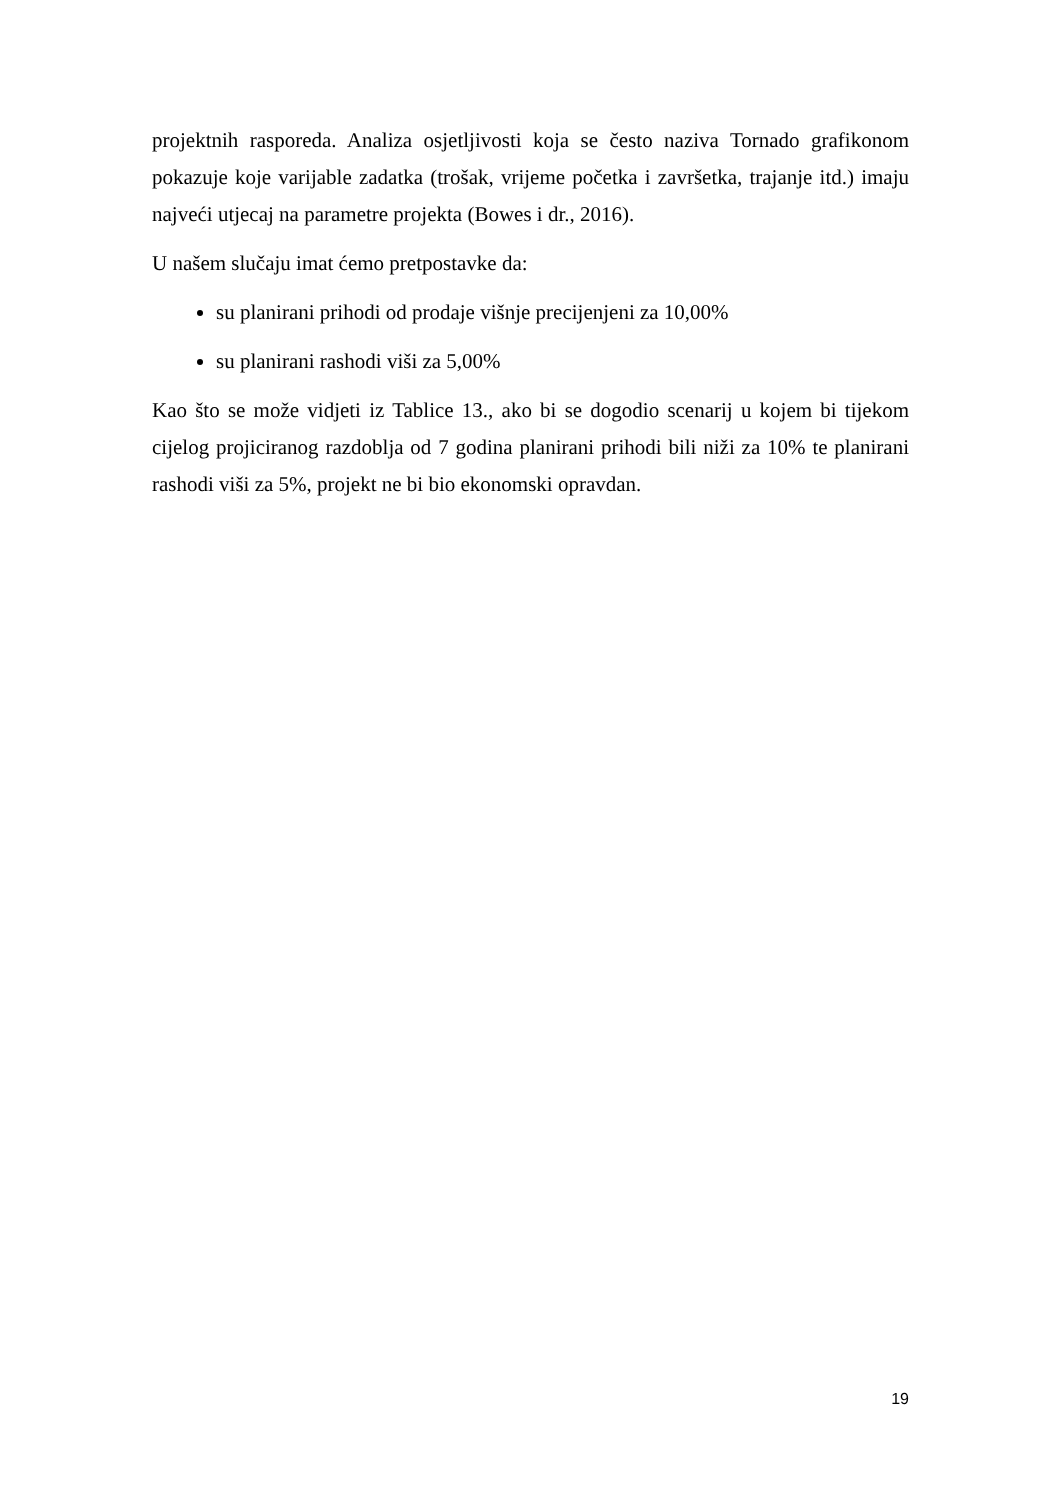projektnih rasporeda. Analiza osjetljivosti koja se često naziva Tornado grafikonom pokazuje koje varijable zadatka (trošak, vrijeme početka i završetka, trajanje itd.) imaju najveći utjecaj na parametre projekta (Bowes i dr., 2016).
U našem slučaju imat ćemo pretpostavke da:
su planirani prihodi od prodaje višnje precijenjeni za 10,00%
su planirani rashodi viši za 5,00%
Kao što se može vidjeti iz Tablice 13., ako bi se dogodio scenarij u kojem bi tijekom cijelog projiciranog razdoblja od 7 godina planirani prihodi bili niži za 10% te planirani rashodi viši za 5%, projekt ne bi bio ekonomski opravdan.
19